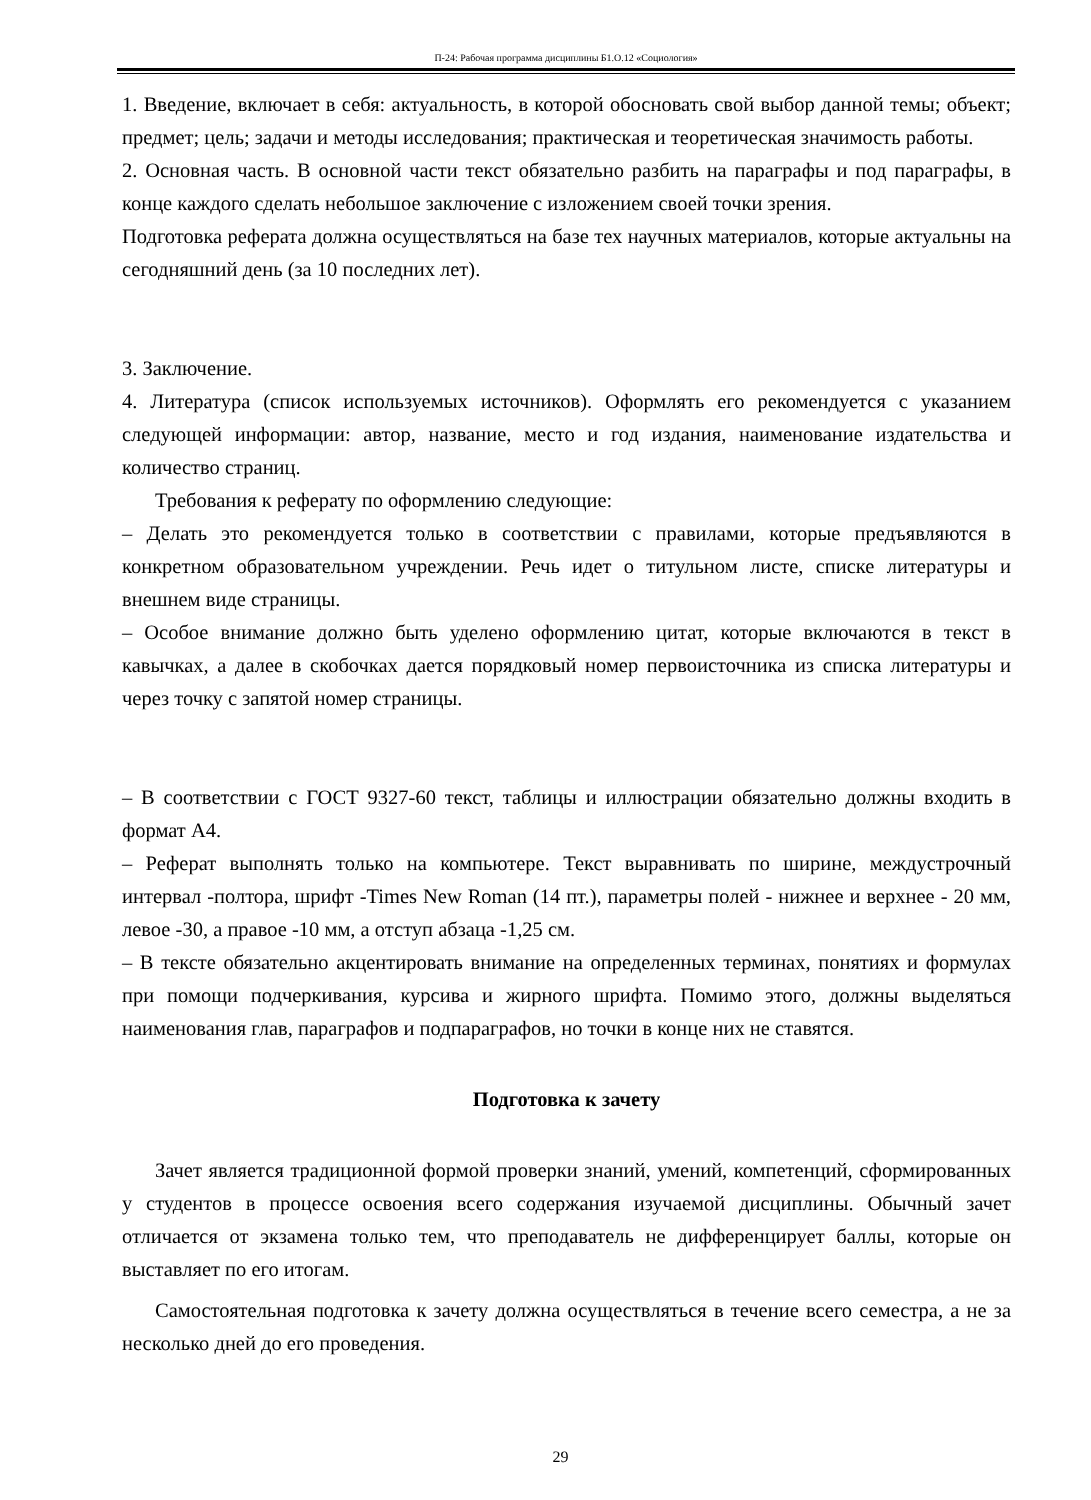П-24: Рабочая программа дисциплины Б1.О.12 «Социология»
1. Введение, включает в себя: актуальность, в которой обосновать свой выбор данной темы; объект; предмет; цель; задачи и методы исследования; практическая и теоретическая значимость работы.
2. Основная часть. В основной части текст обязательно разбить на параграфы и под параграфы, в конце каждого сделать небольшое заключение с изложением своей точки зрения.
Подготовка реферата должна осуществляться на базе тех научных материалов, которые актуальны на сегодняшний день (за 10 последних лет).
3. Заключение.
4. Литература (список используемых источников). Оформлять его рекомендуется с указанием следующей информации: автор, название, место и год издания, наименование издательства и количество страниц.
Требования к реферату по оформлению следующие:
– Делать это рекомендуется только в соответствии с правилами, которые предъявляются в конкретном образовательном учреждении. Речь идет о титульном листе, списке литературы и внешнем виде страницы.
– Особое внимание должно быть уделено оформлению цитат, которые включаются в текст в кавычках, а далее в скобочках дается порядковый номер первоисточника из списка литературы и через точку с запятой номер страницы.
– В соответствии с ГОСТ 9327-60 текст, таблицы и иллюстрации обязательно должны входить в формат А4.
– Реферат выполнять только на компьютере. Текст выравнивать по ширине, междустрочный интервал -полтора, шрифт -Times New Roman (14 пт.), параметры полей - нижнее и верхнее - 20 мм, левое -30, а правое -10 мм, а отступ абзаца -1,25 см.
– В тексте обязательно акцентировать внимание на определенных терминах, понятиях и формулах при помощи подчеркивания, курсива и жирного шрифта. Помимо этого, должны выделяться наименования глав, параграфов и подпараграфов, но точки в конце них не ставятся.
Подготовка к зачету
Зачет является традиционной формой проверки знаний, умений, компетенций, сформированных у студентов в процессе освоения всего содержания изучаемой дисциплины. Обычный зачет отличается от экзамена только тем, что преподаватель не дифференцирует баллы, которые он выставляет по его итогам.
Самостоятельная подготовка к зачету должна осуществляться в течение всего семестра, а не за несколько дней до его проведения.
29